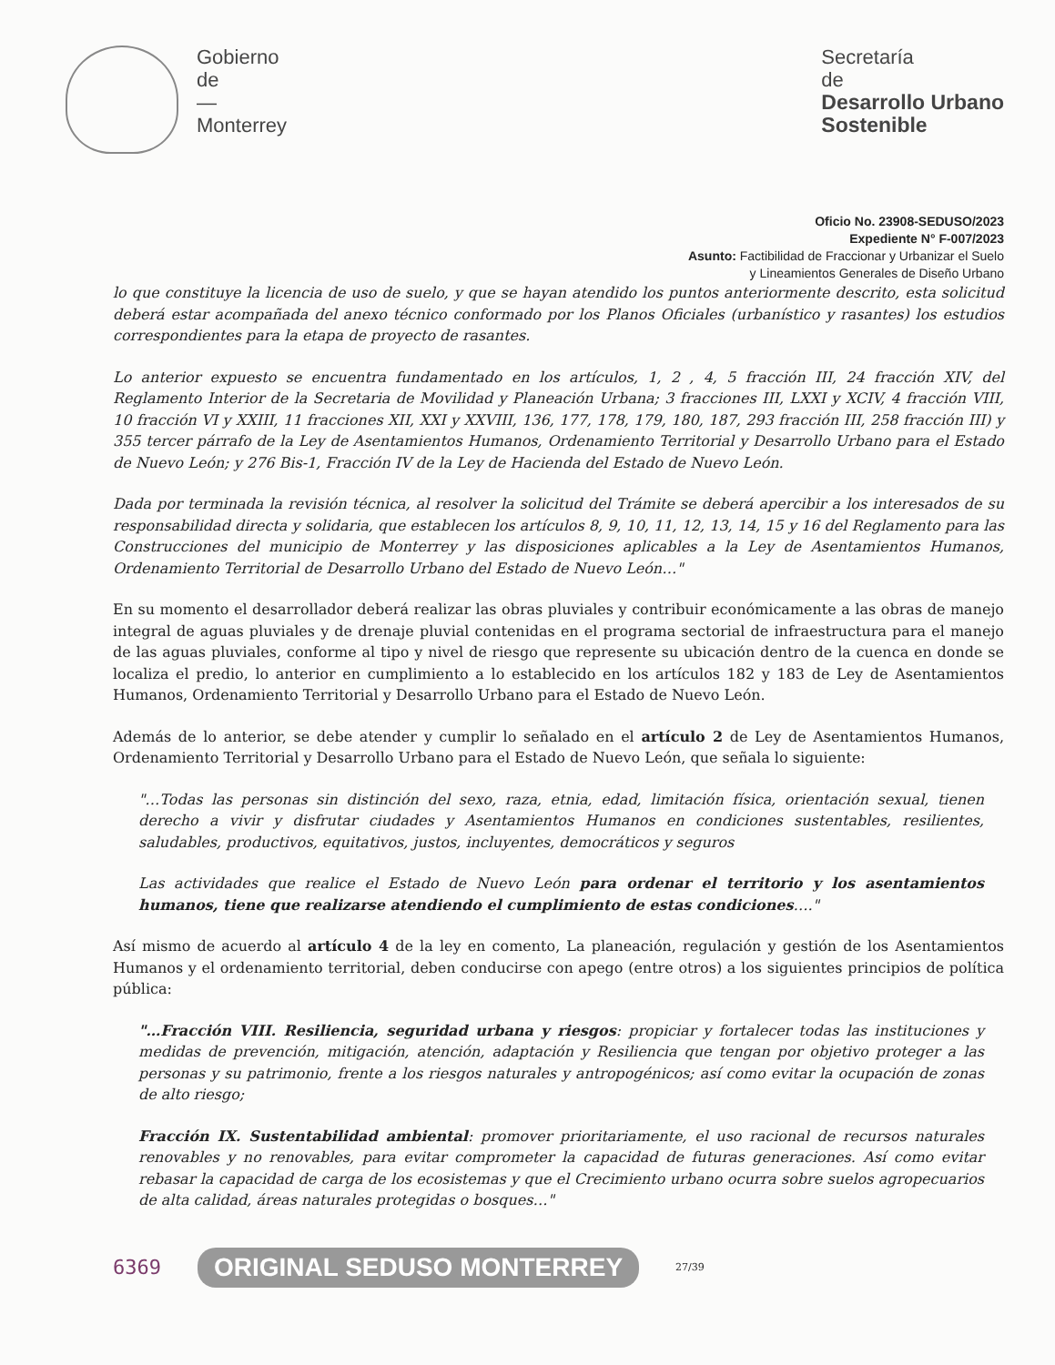Gobierno
de
—
Monterrey
Secretaría
de
Desarrollo Urbano
Sostenible
Oficio No. 23908-SEDUSO/2023
Expediente N° F-007/2023
Asunto: Factibilidad de Fraccionar y Urbanizar el Suelo
y Lineamientos Generales de Diseño Urbano
lo que constituye la licencia de uso de suelo, y que se hayan atendido los puntos anteriormente descrito, esta solicitud deberá estar acompañada del anexo técnico conformado por los Planos Oficiales (urbanístico y rasantes) los estudios correspondientes para la etapa de proyecto de rasantes.
Lo anterior expuesto se encuentra fundamentado en los artículos, 1, 2 , 4, 5 fracción III, 24 fracción XIV, del Reglamento Interior de la Secretaria de Movilidad y Planeación Urbana; 3 fracciones III, LXXI y XCIV, 4 fracción VIII, 10 fracción VI y XXIII, 11 fracciones XII, XXI y XXVIII, 136, 177, 178, 179, 180, 187, 293 fracción III, 258 fracción III) y 355 tercer párrafo de la Ley de Asentamientos Humanos, Ordenamiento Territorial y Desarrollo Urbano para el Estado de Nuevo León; y 276 Bis-1, Fracción IV de la Ley de Hacienda del Estado de Nuevo León.
Dada por terminada la revisión técnica, al resolver la solicitud del Trámite se deberá apercibir a los interesados de su responsabilidad directa y solidaria, que establecen los artículos 8, 9, 10, 11, 12, 13, 14, 15 y 16 del Reglamento para las Construcciones del municipio de Monterrey y las disposiciones aplicables a la Ley de Asentamientos Humanos, Ordenamiento Territorial de Desarrollo Urbano del Estado de Nuevo León…"
En su momento el desarrollador deberá realizar las obras pluviales y contribuir económicamente a las obras de manejo integral de aguas pluviales y de drenaje pluvial contenidas en el programa sectorial de infraestructura para el manejo de las aguas pluviales, conforme al tipo y nivel de riesgo que represente su ubicación dentro de la cuenca en donde se localiza el predio, lo anterior en cumplimiento a lo establecido en los artículos 182 y 183 de Ley de Asentamientos Humanos, Ordenamiento Territorial y Desarrollo Urbano para el Estado de Nuevo León.
Además de lo anterior, se debe atender y cumplir lo señalado en el artículo 2 de Ley de Asentamientos Humanos, Ordenamiento Territorial y Desarrollo Urbano para el Estado de Nuevo León, que señala lo siguiente:
"…Todas las personas sin distinción del sexo, raza, etnia, edad, limitación física, orientación sexual, tienen derecho a vivir y disfrutar ciudades y Asentamientos Humanos en condiciones sustentables, resilientes, saludables, productivos, equitativos, justos, incluyentes, democráticos y seguros
Las actividades que realice el Estado de Nuevo León para ordenar el territorio y los asentamientos humanos, tiene que realizarse atendiendo el cumplimiento de estas condiciones…."
Así mismo de acuerdo al artículo 4 de la ley en comento, La planeación, regulación y gestión de los Asentamientos Humanos y el ordenamiento territorial, deben conducirse con apego (entre otros) a los siguientes principios de política pública:
"…Fracción VIII. Resiliencia, seguridad urbana y riesgos: propiciar y fortalecer todas las instituciones y medidas de prevención, mitigación, atención, adaptación y Resiliencia que tengan por objetivo proteger a las personas y su patrimonio, frente a los riesgos naturales y antropogénicos; así como evitar la ocupación de zonas de alto riesgo;
Fracción IX. Sustentabilidad ambiental: promover prioritariamente, el uso racional de recursos naturales renovables y no renovables, para evitar comprometer la capacidad de futuras generaciones. Así como evitar rebasar la capacidad de carga de los ecosistemas y que el Crecimiento urbano ocurra sobre suelos agropecuarios de alta calidad, áreas naturales protegidas o bosques…"
6369 ORIGINAL SEDUSO MONTERREY 27/39